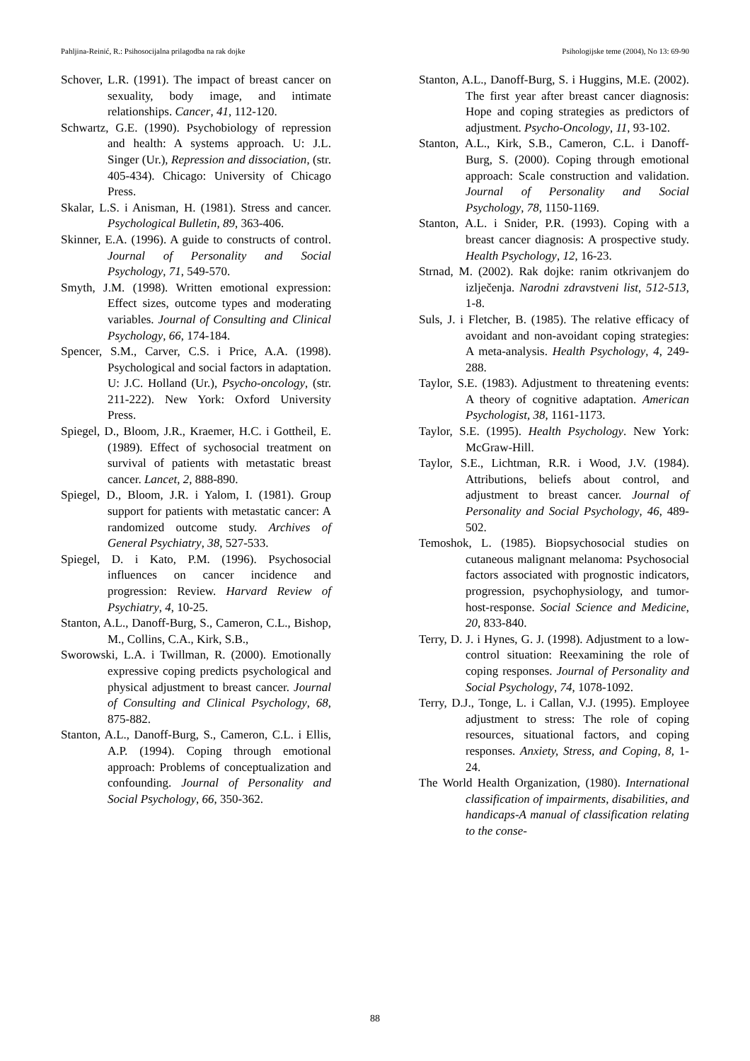Pahljina-Reinić, R.: Psihosocijalna prilagodba na rak dojke Psihologijske teme (2004), No 13: 69-90
Schover, L.R. (1991). The impact of breast cancer on sexuality, body image, and intimate relationships. Cancer, 41, 112-120.
Schwartz, G.E. (1990). Psychobiology of repression and health: A systems approach. U: J.L. Singer (Ur.), Repression and dissociation, (str. 405-434). Chicago: University of Chicago Press.
Skalar, L.S. i Anisman, H. (1981). Stress and cancer. Psychological Bulletin, 89, 363-406.
Skinner, E.A. (1996). A guide to constructs of control. Journal of Personality and Social Psychology, 71, 549-570.
Smyth, J.M. (1998). Written emotional expression: Effect sizes, outcome types and moderating variables. Journal of Consulting and Clinical Psychology, 66, 174-184.
Spencer, S.M., Carver, C.S. i Price, A.A. (1998). Psychological and social factors in adaptation. U: J.C. Holland (Ur.), Psycho-oncology, (str. 211-222). New York: Oxford University Press.
Spiegel, D., Bloom, J.R., Kraemer, H.C. i Gottheil, E. (1989). Effect of sychosocial treatment on survival of patients with metastatic breast cancer. Lancet, 2, 888-890.
Spiegel, D., Bloom, J.R. i Yalom, I. (1981). Group support for patients with metastatic cancer: A randomized outcome study. Archives of General Psychiatry, 38, 527-533.
Spiegel, D. i Kato, P.M. (1996). Psychosocial influences on cancer incidence and progression: Review. Harvard Review of Psychiatry, 4, 10-25.
Stanton, A.L., Danoff-Burg, S., Cameron, C.L., Bishop, M., Collins, C.A., Kirk, S.B.,
Sworowski, L.A. i Twillman, R. (2000). Emotionally expressive coping predicts psychological and physical adjustment to breast cancer. Journal of Consulting and Clinical Psychology, 68, 875-882.
Stanton, A.L., Danoff-Burg, S., Cameron, C.L. i Ellis, A.P. (1994). Coping through emotional approach: Problems of conceptualization and confounding. Journal of Personality and Social Psychology, 66, 350-362.
Stanton, A.L., Danoff-Burg, S. i Huggins, M.E. (2002). The first year after breast cancer diagnosis: Hope and coping strategies as predictors of adjustment. Psycho-Oncology, 11, 93-102.
Stanton, A.L., Kirk, S.B., Cameron, C.L. i Danoff-Burg, S. (2000). Coping through emotional approach: Scale construction and validation. Journal of Personality and Social Psychology, 78, 1150-1169.
Stanton, A.L. i Snider, P.R. (1993). Coping with a breast cancer diagnosis: A prospective study. Health Psychology, 12, 16-23.
Strnad, M. (2002). Rak dojke: ranim otkrivanjem do izlječenja. Narodni zdravstveni list, 512-513, 1-8.
Suls, J. i Fletcher, B. (1985). The relative efficacy of avoidant and non-avoidant coping strategies: A meta-analysis. Health Psychology, 4, 249-288.
Taylor, S.E. (1983). Adjustment to threatening events: A theory of cognitive adaptation. American Psychologist, 38, 1161-1173.
Taylor, S.E. (1995). Health Psychology. New York: McGraw-Hill.
Taylor, S.E., Lichtman, R.R. i Wood, J.V. (1984). Attributions, beliefs about control, and adjustment to breast cancer. Journal of Personality and Social Psychology, 46, 489-502.
Temoshok, L. (1985). Biopsychosocial studies on cutaneous malignant melanoma: Psychosocial factors associated with prognostic indicators, progression, psychophysiology, and tumor-host-response. Social Science and Medicine, 20, 833-840.
Terry, D. J. i Hynes, G. J. (1998). Adjustment to a low-control situation: Reexamining the role of coping responses. Journal of Personality and Social Psychology, 74, 1078-1092.
Terry, D.J., Tonge, L. i Callan, V.J. (1995). Employee adjustment to stress: The role of coping resources, situational factors, and coping responses. Anxiety, Stress, and Coping, 8, 1-24.
The World Health Organization, (1980). International classification of impairments, disabilities, and handicaps-A manual of classification relating to the conse-
88